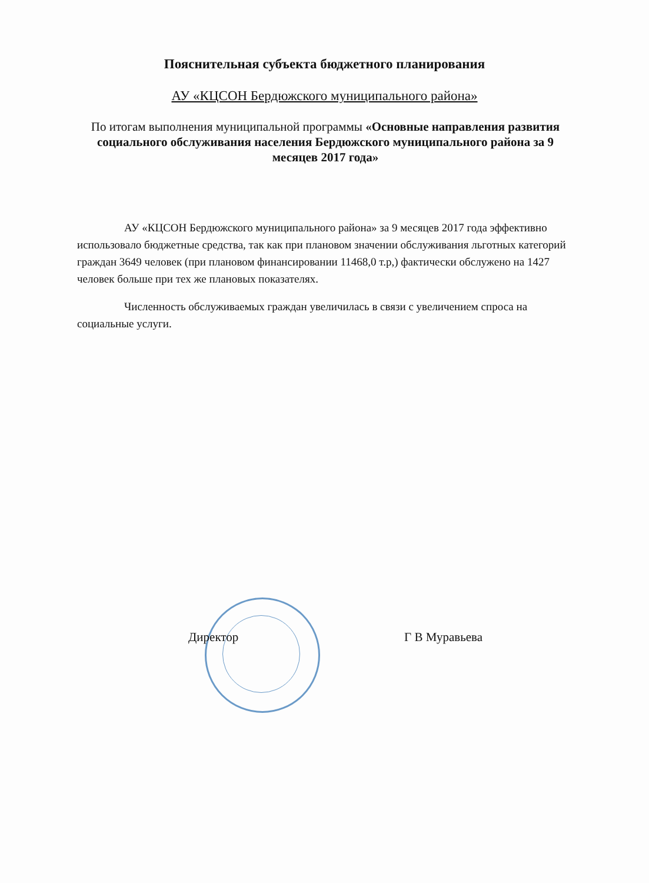Пояснительная субъекта бюджетного планирования
АУ «КЦСОН Бердюжского муниципального района»
По итогам выполнения муниципальной программы «Основные направления развития социального обслуживания населения Бердюжского муниципального района за 9 месяцев 2017 года»
АУ «КЦСОН Бердюжского муниципального района» за 9 месяцев 2017 года эффективно использовало бюджетные средства, так как при плановом значении обслуживания льготных категорий граждан 3649 человек (при плановом финансировании 11468,0 т.р,) фактически обслужено на 1427 человек больше при тех же плановых показателях.
Численность обслуживаемых граждан увеличилась в связи с увеличением спроса на социальные услуги.
Директор Г В Муравьева